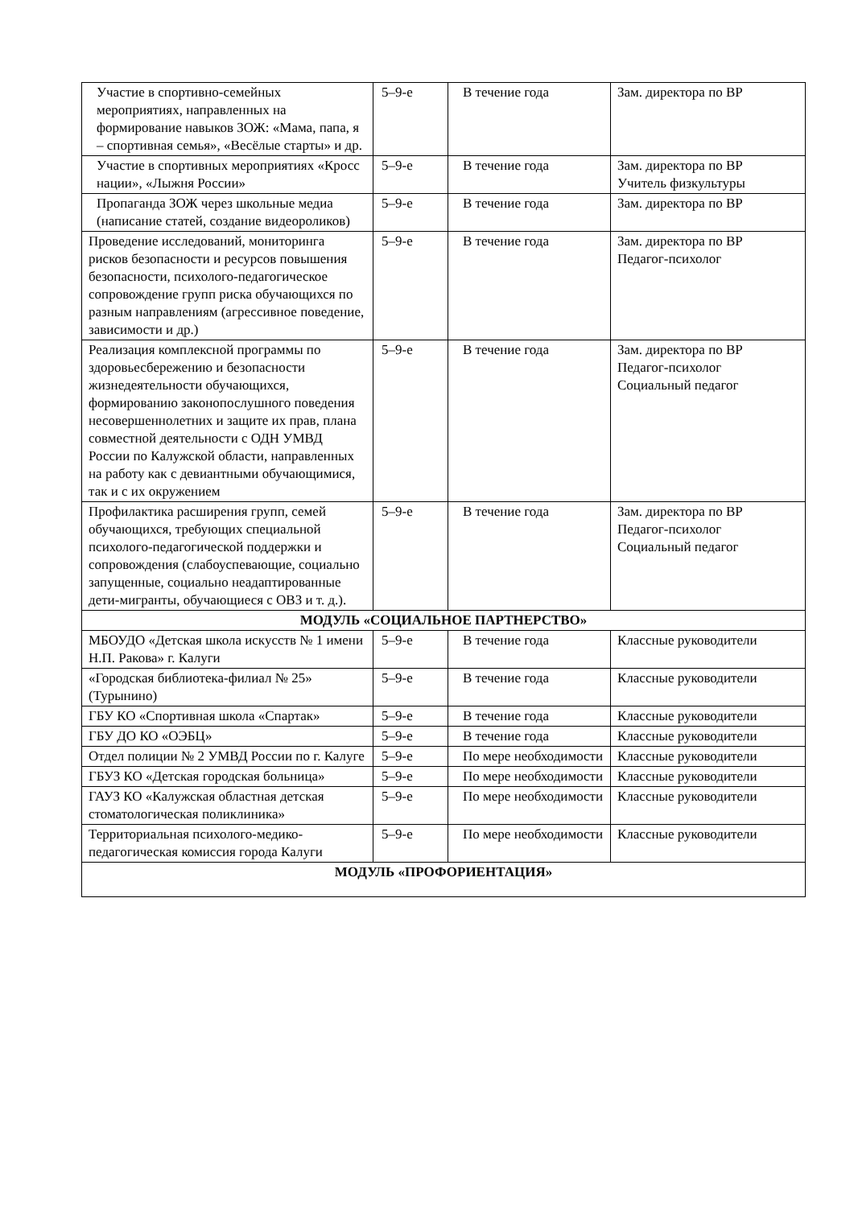| Участие в спортивно-семейных мероприятиях, направленных на формирование навыков ЗОЖ: «Мама, папа, я – спортивная семья», «Весёлые старты» и др. | 5–9-е | В течение года | Зам. директора по ВР |
| Участие в спортивных мероприятиях «Кросс нации», «Лыжня России» | 5–9-е | В течение года | Зам. директора по ВР Учитель физкультуры |
| Пропаганда ЗОЖ через школьные медиа (написание статей, создание видеороликов) | 5–9-е | В течение года | Зам. директора по ВР |
| Проведение исследований, мониторинга рисков безопасности и ресурсов повышения безопасности, психолого-педагогическое сопровождение групп риска обучающихся по разным направлениям (агрессивное поведение, зависимости и др.) | 5–9-е | В течение года | Зам. директора по ВР Педагог-психолог |
| Реализация комплексной программы по здоровьесбережению и безопасности жизнедеятельности обучающихся, формированию законопослушного поведения несовершеннолетних и защите их прав, плана совместной деятельности с ОДН УМВД России по Калужской области, направленных на работу как с девиантными обучающимися, так и с их окружением | 5–9-е | В течение года | Зам. директора по ВР Педагог-психолог Социальный педагог |
| Профилактика расширения групп, семей обучающихся, требующих специальной психолого-педагогической поддержки и сопровождения (слабоуспевающие, социально запущенные, социально неадаптированные дети-мигранты, обучающиеся с ОВЗ и т. д.). | 5–9-е | В течение года | Зам. директора по ВР Педагог-психолог Социальный педагог |
| МОДУЛЬ «СОЦИАЛЬНОЕ ПАРТНЕРСТВО» | | | |
| МБОУДО «Детская школа искусств № 1 имени Н.П. Ракова» г. Калуги | 5–9-е | В течение года | Классные руководители |
| «Городская библиотека-филиал № 25» (Турынино) | 5–9-е | В течение года | Классные руководители |
| ГБУ КО «Спортивная школа «Спартак» | 5–9-е | В течение года | Классные руководители |
| ГБУ ДО КО «ОЭБЦ» | 5–9-е | В течение года | Классные руководители |
| Отдел полиции № 2 УМВД России по г. Калуге | 5–9-е | По мере необходимости | Классные руководители |
| ГБУЗ КО «Детская городская больница» | 5–9-е | По мере необходимости | Классные руководители |
| ГАУЗ КО «Калужская областная детская стоматологическая поликлиника» | 5–9-е | По мере необходимости | Классные руководители |
| Территориальная психолого-медико-педагогическая комиссия города Калуги | 5–9-е | По мере необходимости | Классные руководители |
| МОДУЛЬ «ПРОФОРИЕНТАЦИЯ» | | | |